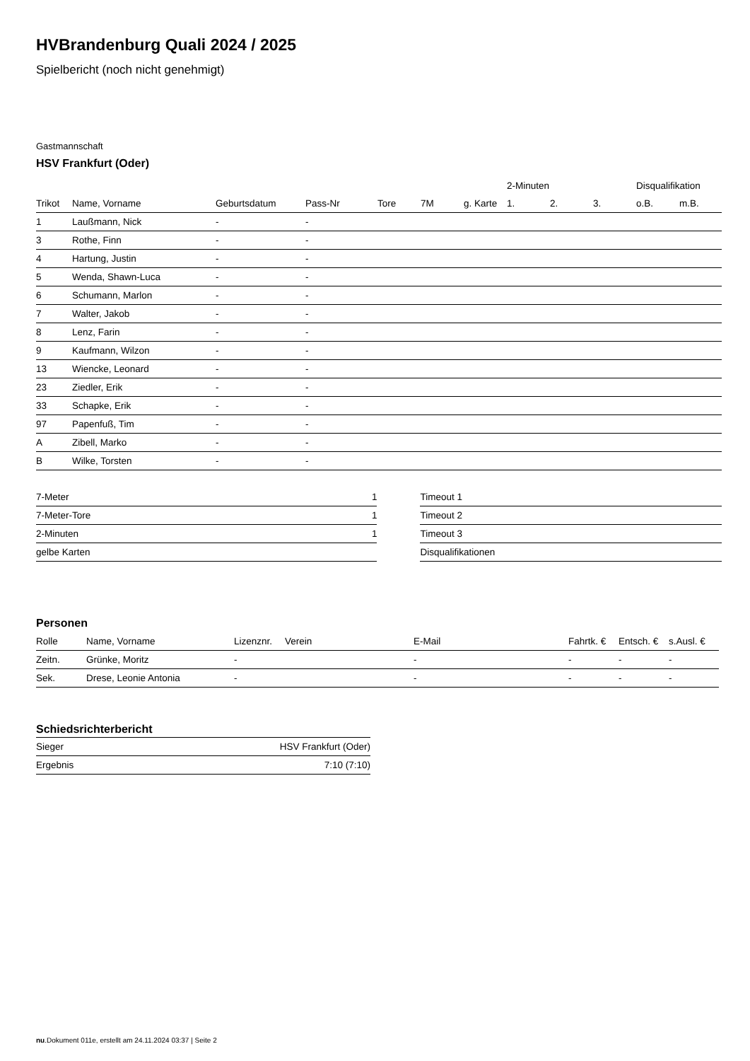HVBrandenburg Quali 2024 / 2025
Spielbericht (noch nicht genehmigt)
Gastmannschaft
HSV Frankfurt (Oder)
| | | | | | | | 2-Minuten | | | Disqualifikation | |
| --- | --- | --- | --- | --- | --- | --- | --- | --- | --- | --- | --- |
| Trikot | Name, Vorname | Geburtsdatum | Pass-Nr | Tore | 7M | g. Karte | 1. | 2. | 3. | o.B. | m.B. |
| 1 | Laußmann, Nick | - | - | | | | | | | | |
| 3 | Rothe, Finn | - | - | | | | | | | | |
| 4 | Hartung, Justin | - | - | | | | | | | | |
| 5 | Wenda, Shawn-Luca | - | - | | | | | | | | |
| 6 | Schumann, Marlon | - | - | | | | | | | | |
| 7 | Walter, Jakob | - | - | | | | | | | | |
| 8 | Lenz, Farin | - | - | | | | | | | | |
| 9 | Kaufmann, Wilzon | - | - | | | | | | | | |
| 13 | Wiencke, Leonard | - | - | | | | | | | | |
| 23 | Ziedler, Erik | - | - | | | | | | | | |
| 33 | Schapke, Erik | - | - | | | | | | | | |
| 97 | Papenfuß, Tim | - | - | | | | | | | | |
| A | Zibell, Marko | - | - | | | | | | | | |
| B | Wilke, Torsten | - | - | | | | | | | | |
| 7-Meter | 1 |
| 7-Meter-Tore | 1 |
| 2-Minuten | 1 |
| gelbe Karten | |
| Timeout 1 |
| Timeout 2 |
| Timeout 3 |
| Disqualifikationen |
Personen
| Rolle | Name, Vorname | Lizenznr. | Verein | E-Mail | Fahrtk. € | Entsch. € | s.Ausl. € |
| --- | --- | --- | --- | --- | --- | --- | --- |
| Zeitn. | Grünke, Moritz | - | | - | - | - | - |
| Sek. | Drese, Leonie Antonia | - | | - | - | - | - |
Schiedsrichterbericht
| Sieger | HSV Frankfurt (Oder) |
| Ergebnis | 7:10 (7:10) |
nu.Dokument 011e, erstellt am 24.11.2024 03:37 | Seite 2